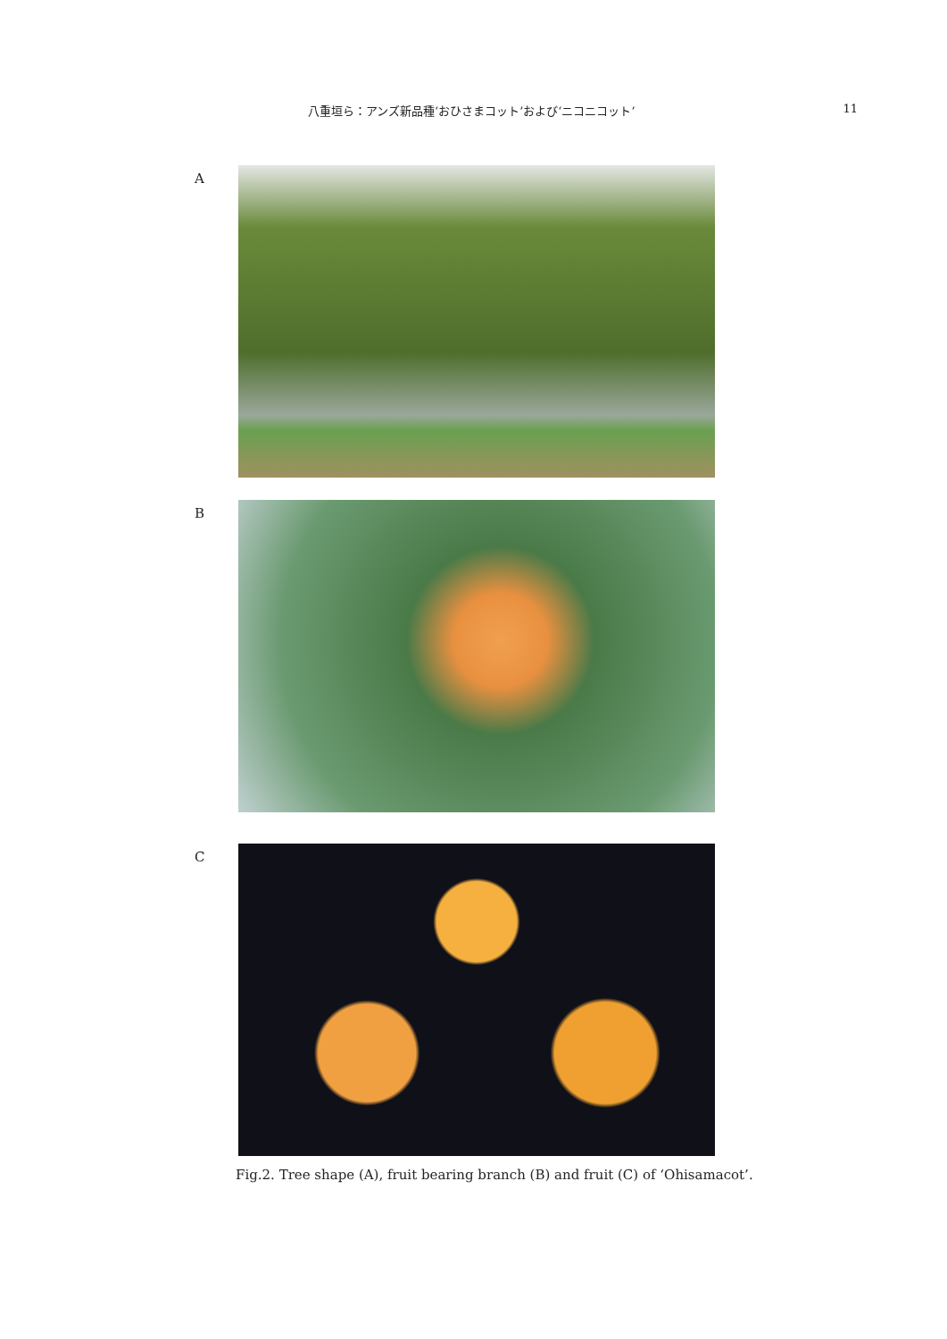八重垣ら：アンズ新品種‘おひさまコット’および‘ニコニコット’ 11
A
B
C
Fig.2. Tree shape (A), fruit bearing branch (B) and fruit (C) of ‘Ohisamacot’.